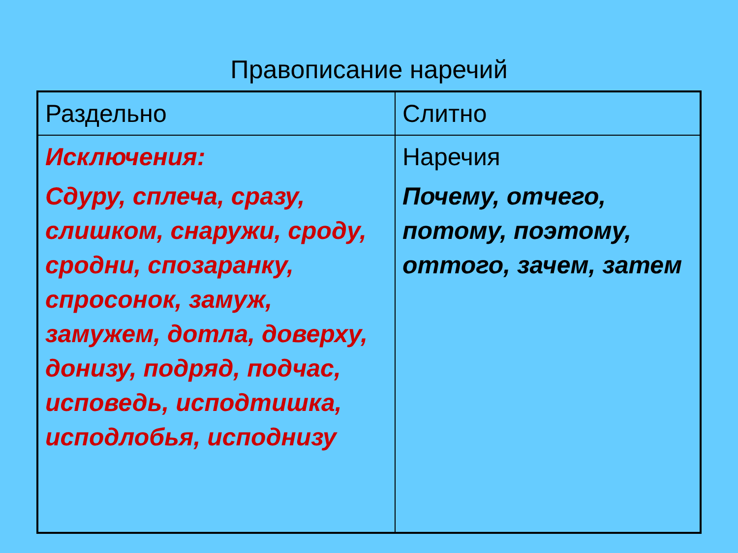Правописание наречий
| Раздельно | Слитно |
| Исключения: Сдуру, сплеча, сразу, слишком, снаружи, сроду, сродни, спозаранку, спросонок, замуж, замужем, дотла, доверху, донизу, подряд, подчас, исповедь, исподтишка, исподлобья, исподнизу | Наречия Почему, отчего, потому, поэтому, оттого, зачем, затем |